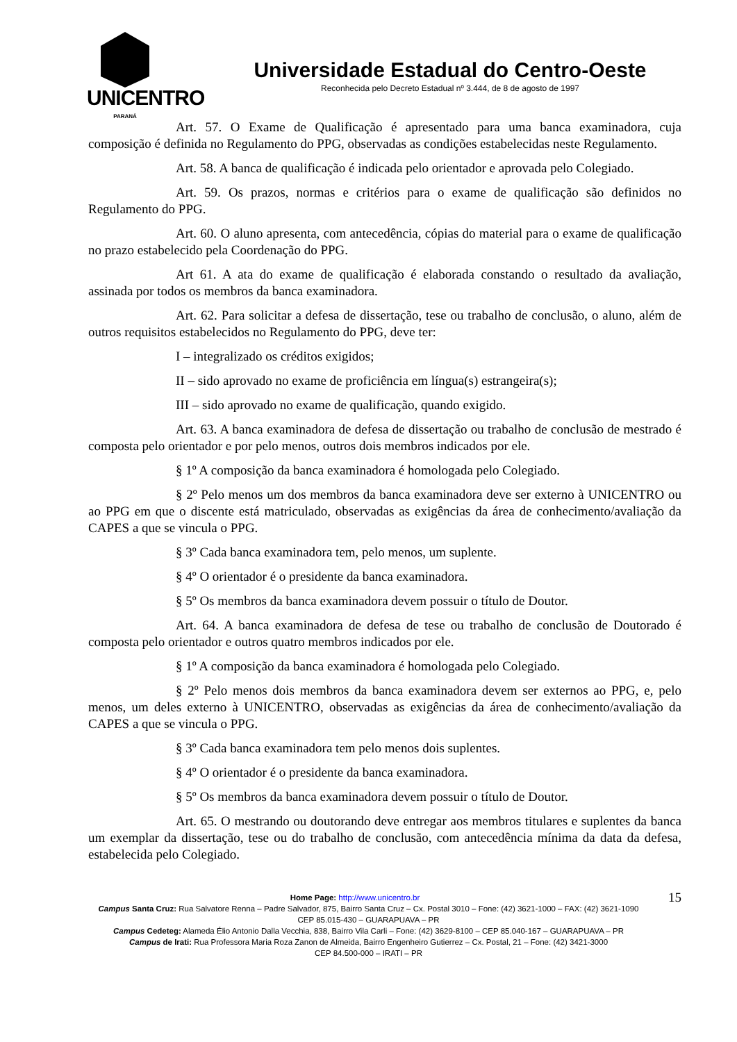UNICENTRO
PARANÁ
Universidade Estadual do Centro-Oeste
Reconhecida pelo Decreto Estadual nº 3.444, de 8 de agosto de 1997
Art. 57. O Exame de Qualificação é apresentado para uma banca examinadora, cuja composição é definida no Regulamento do PPG, observadas as condições estabelecidas neste Regulamento.
Art. 58. A banca de qualificação é indicada pelo orientador e aprovada pelo Colegiado.
Art. 59. Os prazos, normas e critérios para o exame de qualificação são definidos no Regulamento do PPG.
Art. 60. O aluno apresenta, com antecedência, cópias do material para o exame de qualificação no prazo estabelecido pela Coordenação do PPG.
Art 61. A ata do exame de qualificação é elaborada constando o resultado da avaliação, assinada por todos os membros da banca examinadora.
Art. 62. Para solicitar a defesa de dissertação, tese ou trabalho de conclusão, o aluno, além de outros requisitos estabelecidos no Regulamento do PPG, deve ter:
I – integralizado os créditos exigidos;
II – sido aprovado no exame de proficiência em língua(s) estrangeira(s);
III – sido aprovado no exame de qualificação, quando exigido.
Art. 63. A banca examinadora de defesa de dissertação ou trabalho de conclusão de mestrado é composta pelo orientador e por pelo menos, outros dois membros indicados por ele.
§ 1º A composição da banca examinadora é homologada pelo Colegiado.
§ 2º Pelo menos um dos membros da banca examinadora deve ser externo à UNICENTRO ou ao PPG em que o discente está matriculado, observadas as exigências da área de conhecimento/avaliação da CAPES a que se vincula o PPG.
§ 3º Cada banca examinadora tem, pelo menos, um suplente.
§ 4º O orientador é o presidente da banca examinadora.
§ 5º Os membros da banca examinadora devem possuir o título de Doutor.
Art. 64. A banca examinadora de defesa de tese ou trabalho de conclusão de Doutorado é composta pelo orientador e outros quatro membros indicados por ele.
§ 1º A composição da banca examinadora é homologada pelo Colegiado.
§ 2º Pelo menos dois membros da banca examinadora devem ser externos ao PPG, e, pelo menos, um deles externo à UNICENTRO, observadas as exigências da área de conhecimento/avaliação da CAPES a que se vincula o PPG.
§ 3º Cada banca examinadora tem pelo menos dois suplentes.
§ 4º O orientador é o presidente da banca examinadora.
§ 5º Os membros da banca examinadora devem possuir o título de Doutor.
Art. 65. O mestrando ou doutorando deve entregar aos membros titulares e suplentes da banca um exemplar da dissertação, tese ou do trabalho de conclusão, com antecedência mínima da data da defesa, estabelecida pelo Colegiado.
15 Home Page: http://www.unicentro.br
Campus Santa Cruz: Rua Salvatore Renna – Padre Salvador, 875, Bairro Santa Cruz – Cx. Postal 3010 – Fone: (42) 3621-1000 – FAX: (42) 3621-1090
CEP 85.015-430 – GUARAPUAVA – PR
Campus Cedeteg: Alameda Élio Antonio Dalla Vecchia, 838, Bairro Vila Carli – Fone: (42) 3629-8100 – CEP 85.040-167 – GUARAPUAVA – PR
Campus de Irati: Rua Professora Maria Roza Zanon de Almeida, Bairro Engenheiro Gutierrez – Cx. Postal, 21 – Fone: (42) 3421-3000
CEP 84.500-000 – IRATI – PR